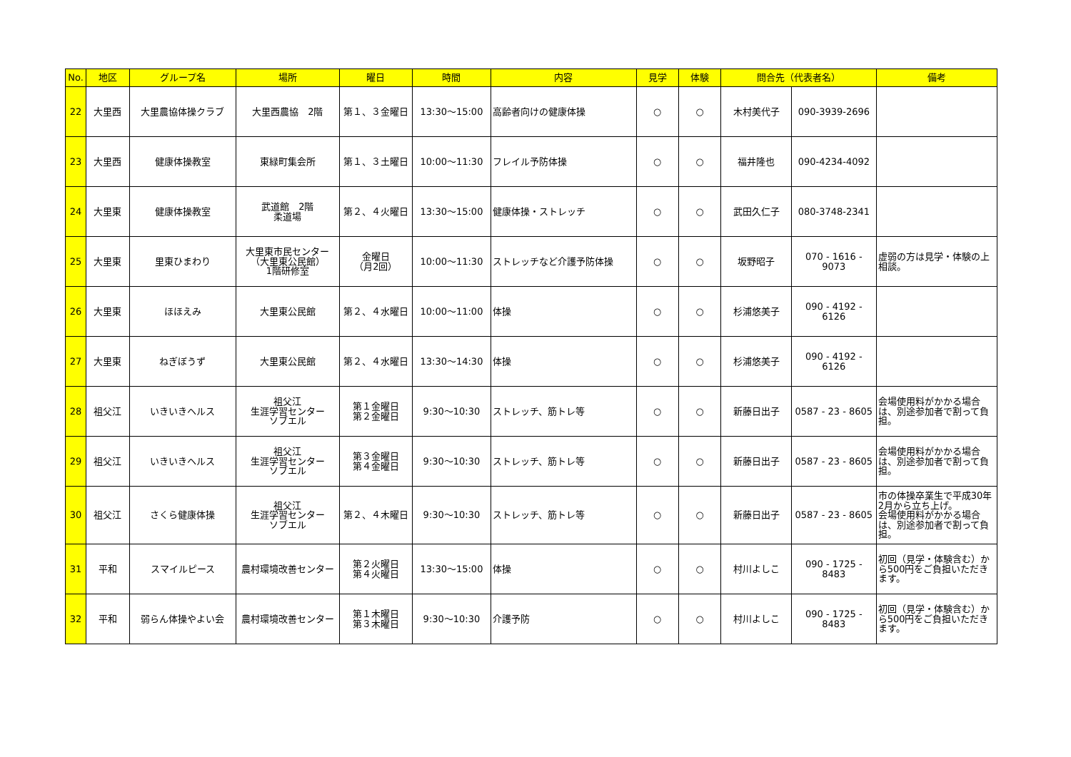| No. | 地区 | グループ名 | 場所 | 曜日 | 時間 | 内容 | 見学 | 体験 | 問合先（代表者名） | | 備考 |
| --- | --- | --- | --- | --- | --- | --- | --- | --- | --- | --- | --- |
| 22 | 大里西 | 大里農協体操クラブ | 大里西農協 2階 | 第１、３金曜日 | 13:30～15:00 | 高齢者向けの健康体操 | ○ | ○ | 木村美代子 | 090-3939-2696 | |
| 23 | 大里西 | 健康体操教室 | 東緑町集会所 | 第１、３土曜日 | 10:00～11:30 | フレイル予防体操 | ○ | ○ | 福井隆也 | 090-4234-4092 | |
| 24 | 大里東 | 健康体操教室 | 武道館 2階 柔道場 | 第２、４火曜日 | 13:30～15:00 | 健康体操・ストレッチ | ○ | ○ | 武田久仁子 | 080-3748-2341 | |
| 25 | 大里東 | 里東ひまわり | 大里東市民センター （大里東公民館） 1階研修室 | 金曜日 （月2回） | 10:00～11:30 | ストレッチなど介護予防体操 | ○ | ○ | 坂野昭子 | 070 - 1616 - 9073 | 虚弱の方は見学・体験の上相談。 |
| 26 | 大里東 | ほほえみ | 大里東公民館 | 第２、４水曜日 | 10:00～11:00 | 体操 | ○ | ○ | 杉浦悠美子 | 090 - 4192 - 6126 | |
| 27 | 大里東 | ねぎぼうず | 大里東公民館 | 第２、４水曜日 | 13:30～14:30 | 体操 | ○ | ○ | 杉浦悠美子 | 090 - 4192 - 6126 | |
| 28 | 祖父江 | いきいきヘルス | 祖父江 生涯学習センター ソブエル | 第１金曜日 第２金曜日 | 9:30～10:30 | ストレッチ、筋トレ等 | ○ | ○ | 新藤日出子 | 0587 - 23 - 8605 | 会場使用料がかかる場合は、別途参加者で割って負担。 |
| 29 | 祖父江 | いきいきヘルス | 祖父江 生涯学習センター ソブエル | 第３金曜日 第４金曜日 | 9:30～10:30 | ストレッチ、筋トレ等 | ○ | ○ | 新藤日出子 | 0587 - 23 - 8605 | 会場使用料がかかる場合は、別途参加者で割って負担。 |
| 30 | 祖父江 | さくら健康体操 | 祖父江 生涯学習センター ソブエル | 第２、４木曜日 | 9:30～10:30 | ストレッチ、筋トレ等 | ○ | ○ | 新藤日出子 | 0587 - 23 - 8605 | 市の体操卒業生で平成30年2月から立ち上げ。 会場使用料がかかる場合は、別途参加者で割って負担。 |
| 31 | 平和 | スマイルピース | 農村環境改善センター | 第２火曜日 第４火曜日 | 13:30～15:00 | 体操 | ○ | ○ | 村川よしこ | 090 - 1725 - 8483 | 初回（見学・体験含む）から500円をご負担いただきます。 |
| 32 | 平和 | 弱らん体操やよい会 | 農村環境改善センター | 第１木曜日 第３木曜日 | 9:30～10:30 | 介護予防 | ○ | ○ | 村川よしこ | 090 - 1725 - 8483 | 初回（見学・体験含む）から500円をご負担いただきます。 |